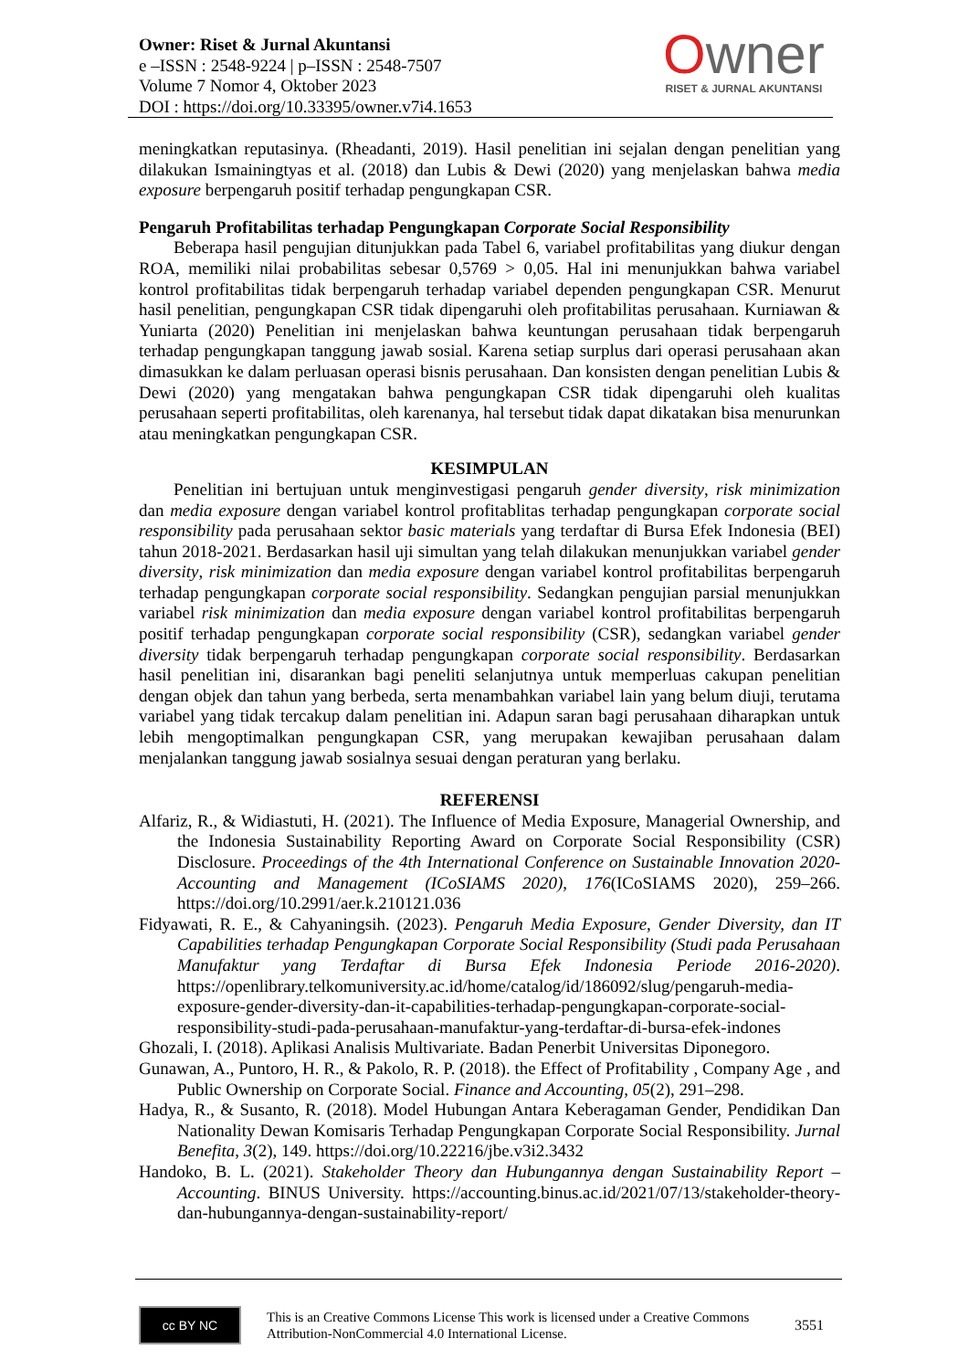Owner: Riset & Jurnal Akuntansi
e –ISSN : 2548-9224 | p–ISSN : 2548-7507
Volume 7 Nomor 4, Oktober 2023
DOI : https://doi.org/10.33395/owner.v7i4.1653
Owner
RISET & JURNAL AKUNTANSI
meningkatkan reputasinya. (Rheadanti, 2019). Hasil penelitian ini sejalan dengan penelitian yang dilakukan Ismainingtyas et al. (2018) dan Lubis & Dewi (2020) yang menjelaskan bahwa media exposure berpengaruh positif terhadap pengungkapan CSR.
Pengaruh Profitabilitas terhadap Pengungkapan Corporate Social Responsibility
Beberapa hasil pengujian ditunjukkan pada Tabel 6, variabel profitabilitas yang diukur dengan ROA, memiliki nilai probabilitas sebesar 0,5769 > 0,05. Hal ini menunjukkan bahwa variabel kontrol profitabilitas tidak berpengaruh terhadap variabel dependen pengungkapan CSR. Menurut hasil penelitian, pengungkapan CSR tidak dipengaruhi oleh profitabilitas perusahaan. Kurniawan & Yuniarta (2020) Penelitian ini menjelaskan bahwa keuntungan perusahaan tidak berpengaruh terhadap pengungkapan tanggung jawab sosial. Karena setiap surplus dari operasi perusahaan akan dimasukkan ke dalam perluasan operasi bisnis perusahaan. Dan konsisten dengan penelitian Lubis & Dewi (2020) yang mengatakan bahwa pengungkapan CSR tidak dipengaruhi oleh kualitas perusahaan seperti profitabilitas, oleh karenanya, hal tersebut tidak dapat dikatakan bisa menurunkan atau meningkatkan pengungkapan CSR.
KESIMPULAN
Penelitian ini bertujuan untuk menginvestigasi pengaruh gender diversity, risk minimization dan media exposure dengan variabel kontrol profitablitas terhadap pengungkapan corporate social responsibility pada perusahaan sektor basic materials yang terdaftar di Bursa Efek Indonesia (BEI) tahun 2018-2021. Berdasarkan hasil uji simultan yang telah dilakukan menunjukkan variabel gender diversity, risk minimization dan media exposure dengan variabel kontrol profitabilitas berpengaruh terhadap pengungkapan corporate social responsibility. Sedangkan pengujian parsial menunjukkan variabel risk minimization dan media exposure dengan variabel kontrol profitabilitas berpengaruh positif terhadap pengungkapan corporate social responsibility (CSR), sedangkan variabel gender diversity tidak berpengaruh terhadap pengungkapan corporate social responsibility. Berdasarkan hasil penelitian ini, disarankan bagi peneliti selanjutnya untuk memperluas cakupan penelitian dengan objek dan tahun yang berbeda, serta menambahkan variabel lain yang belum diuji, terutama variabel yang tidak tercakup dalam penelitian ini. Adapun saran bagi perusahaan diharapkan untuk lebih mengoptimalkan pengungkapan CSR, yang merupakan kewajiban perusahaan dalam menjalankan tanggung jawab sosialnya sesuai dengan peraturan yang berlaku.
REFERENSI
Alfariz, R., & Widiastuti, H. (2021). The Influence of Media Exposure, Managerial Ownership, and the Indonesia Sustainability Reporting Award on Corporate Social Responsibility (CSR) Disclosure. Proceedings of the 4th International Conference on Sustainable Innovation 2020-Accounting and Management (ICoSIAMS 2020), 176(ICoSIAMS 2020), 259–266. https://doi.org/10.2991/aer.k.210121.036
Fidyawati, R. E., & Cahyaningsih. (2023). Pengaruh Media Exposure, Gender Diversity, dan IT Capabilities terhadap Pengungkapan Corporate Social Responsibility (Studi pada Perusahaan Manufaktur yang Terdaftar di Bursa Efek Indonesia Periode 2016-2020). https://openlibrary.telkomuniversity.ac.id/home/catalog/id/186092/slug/pengaruh-media-exposure-gender-diversity-dan-it-capabilities-terhadap-pengungkapan-corporate-social-responsibility-studi-pada-perusahaan-manufaktur-yang-terdaftar-di-bursa-efek-indones
Ghozali, I. (2018). Aplikasi Analisis Multivariate. Badan Penerbit Universitas Diponegoro.
Gunawan, A., Puntoro, H. R., & Pakolo, R. P. (2018). the Effect of Profitability , Company Age , and Public Ownership on Corporate Social. Finance and Accounting, 05(2), 291–298.
Hadya, R., & Susanto, R. (2018). Model Hubungan Antara Keberagaman Gender, Pendidikan Dan Nationality Dewan Komisaris Terhadap Pengungkapan Corporate Social Responsibility. Jurnal Benefita, 3(2), 149. https://doi.org/10.22216/jbe.v3i2.3432
Handoko, B. L. (2021). Stakeholder Theory dan Hubungannya dengan Sustainability Report – Accounting. BINUS University. https://accounting.binus.ac.id/2021/07/13/stakeholder-theory-dan-hubungannya-dengan-sustainability-report/
cc BY NC
This is an Creative Commons License This work is licensed under a Creative Commons Attribution-NonCommercial 4.0 International License.
3551